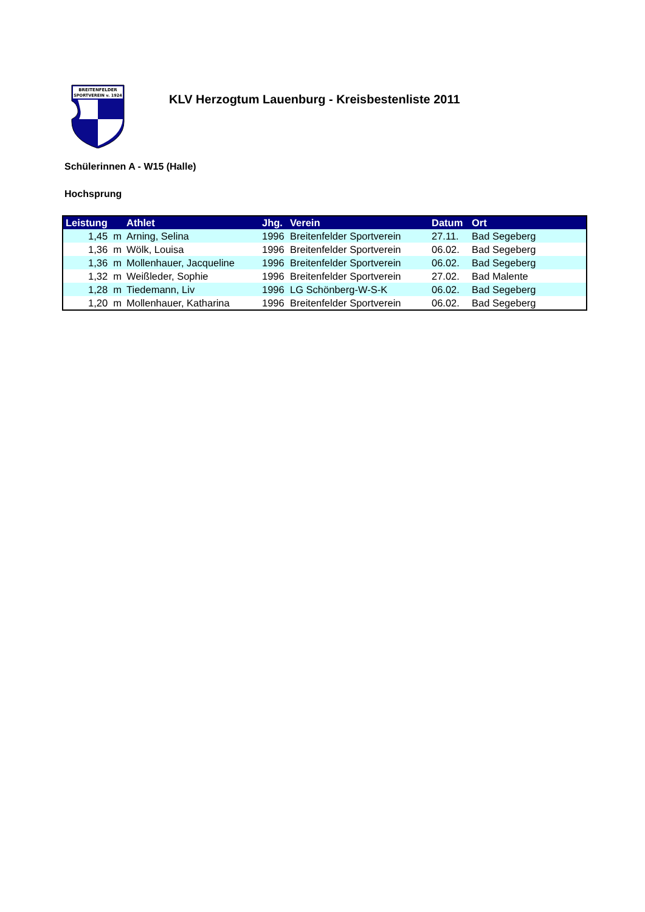BREITENFELDER
SPORTVEREIN v. 1924
KLV Herzogtum Lauenburg - Kreisbestenliste 2011
Schülerinnen A - W15 (Halle)
Hochsprung
| Leistung | Athlet | Jhg. | Verein | Datum | Ort |
| --- | --- | --- | --- | --- | --- |
| 1,45 m | Arning, Selina | 1996 | Breitenfelder Sportverein | 27.11. | Bad Segeberg |
| 1,36 m | Wölk, Louisa | 1996 | Breitenfelder Sportverein | 06.02. | Bad Segeberg |
| 1,36 m | Mollenhauer, Jacqueline | 1996 | Breitenfelder Sportverein | 06.02. | Bad Segeberg |
| 1,32 m | Weißleder, Sophie | 1996 | Breitenfelder Sportverein | 27.02. | Bad Malente |
| 1,28 m | Tiedemann, Liv | 1996 | LG Schönberg-W-S-K | 06.02. | Bad Segeberg |
| 1,20 m | Mollenhauer, Katharina | 1996 | Breitenfelder Sportverein | 06.02. | Bad Segeberg |